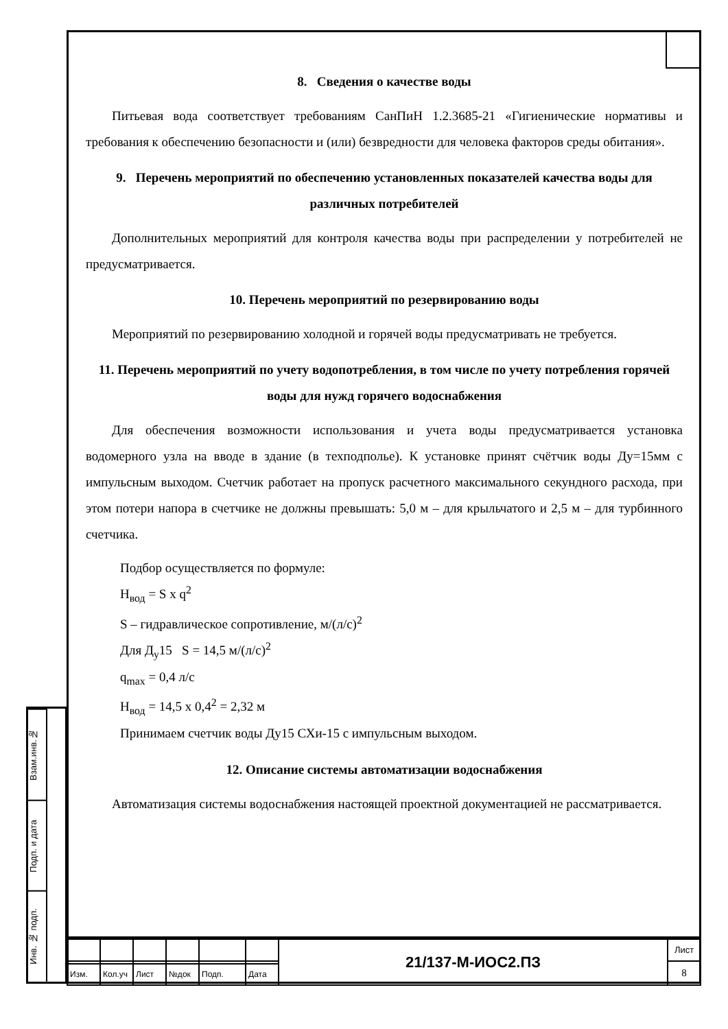8. Сведения о качестве воды
Питьевая вода соответствует требованиям СанПиН 1.2.3685-21 «Гигиенические нормативы и требования к обеспечению безопасности и (или) безвредности для человека факторов среды обитания».
9. Перечень мероприятий по обеспечению установленных показателей качества воды для различных потребителей
Дополнительных мероприятий для контроля качества воды при распределении у потребителей не предусматривается.
10. Перечень мероприятий по резервированию воды
Мероприятий по резервированию холодной и горячей воды предусматривать не требуется.
11. Перечень мероприятий по учету водопотребления, в том числе по учету потребления горячей воды для нужд горячего водоснабжения
Для обеспечения возможности использования и учета воды предусматривается установка водомерного узла на вводе в здание (в техподполье). К установке принят счётчик воды Ду=15мм с импульсным выходом. Счетчик работает на пропуск расчетного максимального секундного расхода, при этом потери напора в счетчике не должны превышать: 5,0 м – для крыльчатого и 2,5 м – для турбинного счетчика.
Подбор осуществляется по формуле:
Н<sub>вод</sub> = S х q<sup>2</sup>
S – гидравлическое сопротивление, м/(л/с)<sup>2</sup>
Для Д<sub>у</sub>15 S = 14,5 м/(л/с)<sup>2</sup>
q<sub>max</sub> = 0,4 л/с
Н<sub>вод</sub> = 14,5 х 0,4<sup>2</sup> = 2,32 м
Принимаем счетчик воды Ду15 СХи-15 с импульсным выходом.
12. Описание системы автоматизации водоснабжения
Автоматизация системы водоснабжения настоящей проектной документацией не рассматривается.
Взам.инв.№
Подп. и дата
Инв. № подп.
| | | | | | | 21/137-М-ИОС2.ПЗ | Лист |
| | | | | | | | 8 |
| Изм. | Кол.уч | Лист | №док | Подп. | Дата | | |